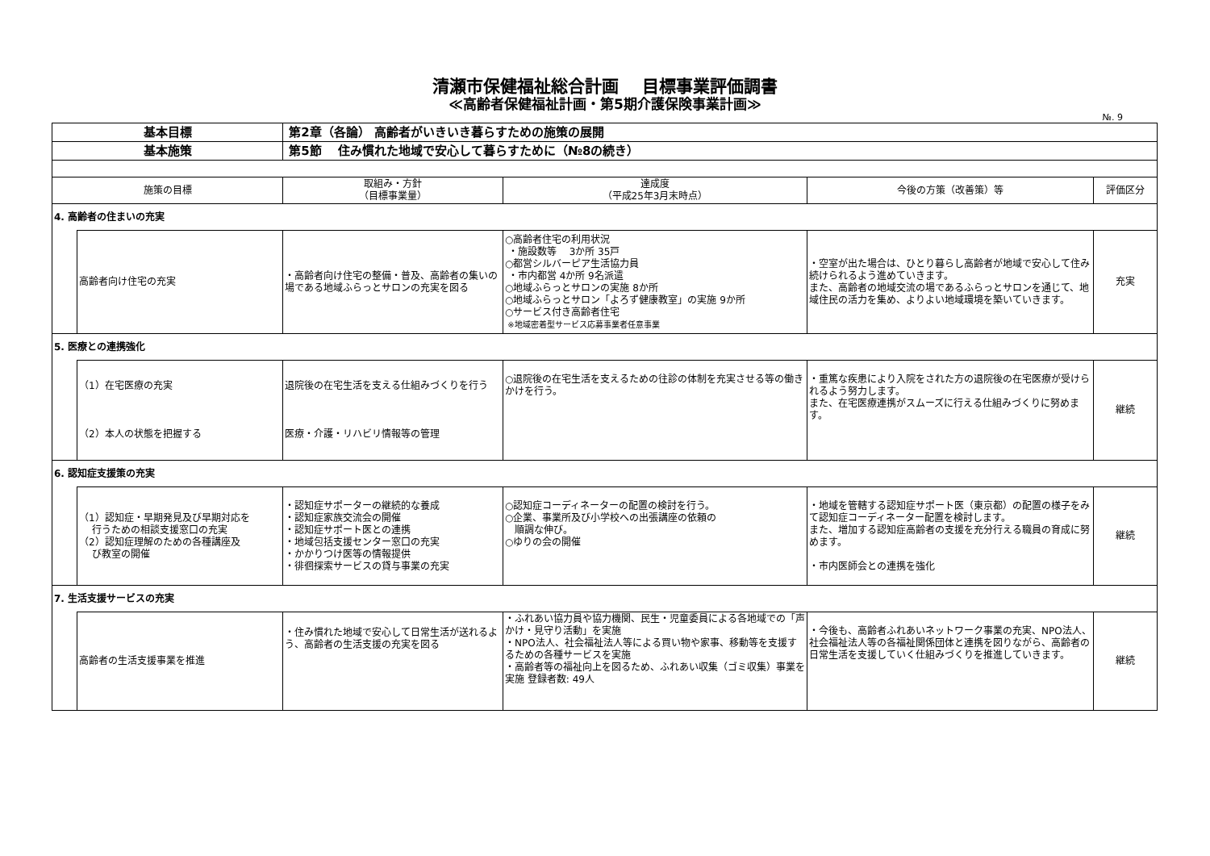清瀬市保健福祉総合計画　 目標事業評価調書
≪高齢者保健福祉計画・第5期介護保険事業計画≫
№. 9
| 基本目標 | | 第2章（各論） 高齢者がいきいき暮らすための施策の展開 | | | |
| 基本施策 | | 第5節 住み慣れた地域で安心して暮らすために（№8の続き） | | | |
| 施策の目標 | | 取組み・方針 （目標事業量） | 達成度 （平成25年3月末時点） | 今後の方策（改善策）等 | 評価区分 |
| 4. 高齢者の住まいの充実 | | | | | |
| | 高齢者向け住宅の充実 | ・高齢者向け住宅の整備・普及、高齢者の集いの場である地域ふらっとサロンの充実を図る | ○高齢者住宅の利用状況 ・施設数等 3か所 35戸 ○都営シルバーピア生活協力員 ・市内都営 4か所 9名派遣 ○地域ふらっとサロンの実施 8か所 ○地域ふらっとサロン「よろず健康教室」の実施 9か所 ○サービス付き高齢者住宅 ※地域密着型サービス応募事業者任意事業 | ・空室が出た場合は、ひとり暮らし高齢者が地域で安心して住み続けられるよう進めていきます。 また、高齢者の地域交流の場であるふらっとサロンを通じて、地域住民の活力を集め、よりよい地域環境を築いていきます。 | 充実 |
| 5. 医療との連携強化 | | | | | |
| | （1）在宅医療の充実 （2）本人の状態を把握する | 退院後の在宅生活を支える仕組みづくりを行う 医療・介護・リハビリ情報等の管理 | ○退院後の在宅生活を支えるための往診の体制を充実させる等の働きかけを行う。 | ・重篤な疾患により入院をされた方の退院後の在宅医療が受けられるよう努力します。 また、在宅医療連携がスムーズに行える仕組みづくりに努めます。 | 継続 |
| 6. 認知症支援策の充実 | | | | | |
| | （1）認知症・早期発見及び早期対応を 行うための相談支援窓口の充実 （2）認知症理解のための各種講座及 び教室の開催 | ・認知症サポーターの継続的な養成 ・認知症家族交流会の開催 ・認知症サポート医との連携 ・地域包括支援センター窓口の充実 ・かかりつけ医等の情報提供 ・徘徊探索サービスの貸与事業の充実 | ○認知症コーディネーターの配置の検討を行う。 ○企業、事業所及び小学校への出張講座の依頼の 順調な伸び。 ○ゆりの会の開催 | ・地域を管轄する認知症サポート医（東京都）の配置の様子をみて認知症コーディネーター配置を検討します。 また、増加する認知症高齢者の支援を充分行える職員の育成に努めます。 ・市内医師会との連携を強化 | 継続 |
| 7. 生活支援サービスの充実 | | | | | |
| | 高齢者の生活支援事業を推進 | ・住み慣れた地域で安心して日常生活が送れるよう、高齢者の生活支援の充実を図る | ・ふれあい協力員や協力機関、民生・児童委員による各地域での「声かけ・見守り活動」を実施 ・NPO法人、社会福祉法人等による買い物や家事、移動等を支援するための各種サービスを実施 ・高齢者等の福祉向上を図るため、ふれあい収集（ゴミ収集）事業を実施 登録者数: 49人 | ・今後も、高齢者ふれあいネットワーク事業の充実、NPO法人、社会福祉法人等の各福祉関係団体と連携を図りながら、高齢者の日常生活を支援していく仕組みづくりを推進していきます。 | 継続 |